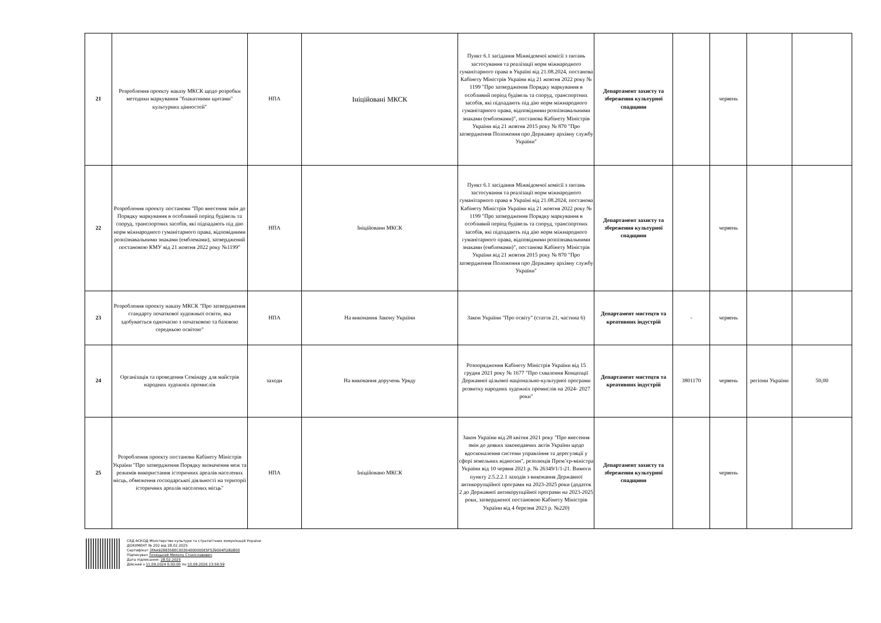| 21 | Розроблення проекту наказу МКСК щодо розробки методики маркування "блакитними щитами" культурних цінностей" | НПА | Ініційовані МКСК | Пункт 6.1 засідання Міжвідомчої комісії з питань застосування та реалізації норм міжнародного гуманітарного права в Україні від 21.08.2024, постанова Кабінету Міністрів України від 21 жовтня 2022 року № 1199 "Про затвердження Порядку маркування в особливий період будівель та споруд, транспортних засобів, які підпадають під дію норм міжнародного гуманітарного права, відповідними розпізнавальними знаками (емблемами)", постанова Кабінету Міністрів України від 21 жовтня 2015 року № 870 "Про затвердження Положення про Державну архівну службу України" | Департамент захисту та збереження культурної спадщини | | червень | | |
| 22 | Розроблення проекту постанови "Про внесення змін до Порядку маркування в особливий період будівель та споруд, транспортних засобів, які підпадають під дію норм міжнародного гуманітарного права, відповідними розпізнавальними знаками (емблемами), затверджений постановою КМУ від 21 жовтня 2022 року №1199" | НПА | Ініційовани МКСК | Пункт 6.1 засідання Міжвідомчої комісії з питань застосування та реалізації норм міжнародного гуманітарного права в Україні від 21.08.2024, постанова Кабінету Міністрів України від 21 жовтня 2022 року № 1199 "Про затвердження Порядку маркування в особливий період будівель та споруд, транспортних засобів, які підпадають під дію норм міжнародного гуманітарного права, відповідними розпізнавальними знаками (емблемами)", постанова Кабінету Міністрів України від 21 жовтня 2015 року № 870 "Про затвердження Положення про Державну архівну службу України" | Департамент захисту та збереження культурної спадщини | | червень | | |
| 23 | Розроблення проекту наказу МКСК "Про затвердження стандарту початкової художньої освіти, яка здобувається одночасно з початковою та базовою середньою освітою" | НПА | На виконання Закону України | Закон України "Про освіту" (стаття 21, частина 6) | Департамент мистецтв та креативних індустрій | - | червень | | |
| 24 | Організація та проведення Семінару для майстрів народних художніх промислів | заходи | На виконання доручень Уряду | Розпорядження Кабінету Міністрів України від 15 грудня 2021 року № 1677 "Про схвалення Концепції Державної цільової національно-культурної програми розвитку народних художніх промислів на 2024- 2027 роки" | Департамент мистецтв та креативних індустрій | 3801170 | червень | регіони України | 50,00 |
| 25 | Розроблення проекту постанови Кабінету Міністрів України "Про затвердження Порядку визначення меж та режимів використання історичних ареалів населених місць, обмеження господарської діяльності на території історичних ареалів населених місць" | НПА | Ініційовано МКСК | Закон України від 28 квітня 2021 року "Про внесення змін до деяких законодавчих актів України щодо вдосконалення системи управління та дерегуляції у сфері земельних відносин", резолюція Прем’єр-міністра України від 10 червня 2021 р. № 26349/1/1-21. Вимоги пункту 2.5.2.2.1 заходів з виконання Державної антикорупційної програми на 2023-2025 роки (додаток 2 до Державної антикорупційної програми на 2023-2025 роки, затвердженої постановою Кабінету Міністрів України від 4 березня 2023 р. №220) | Департамент захисту та збереження культурної спадщини | | червень | | |
СЕД АСКОД Міністерство культури та стратегічних комунікацій України
ДОКУМЕНТ № 202 від 28.02.2025
Сертифікат 3FAA9288358EC00304000000E5F539004FD8D800
Підписувач Точицький Микола Станіславович
Дата підписання: 28.02.2025
Дійсний з 11.09.2024 0:00:00 по 10.09.2026 23:59:59